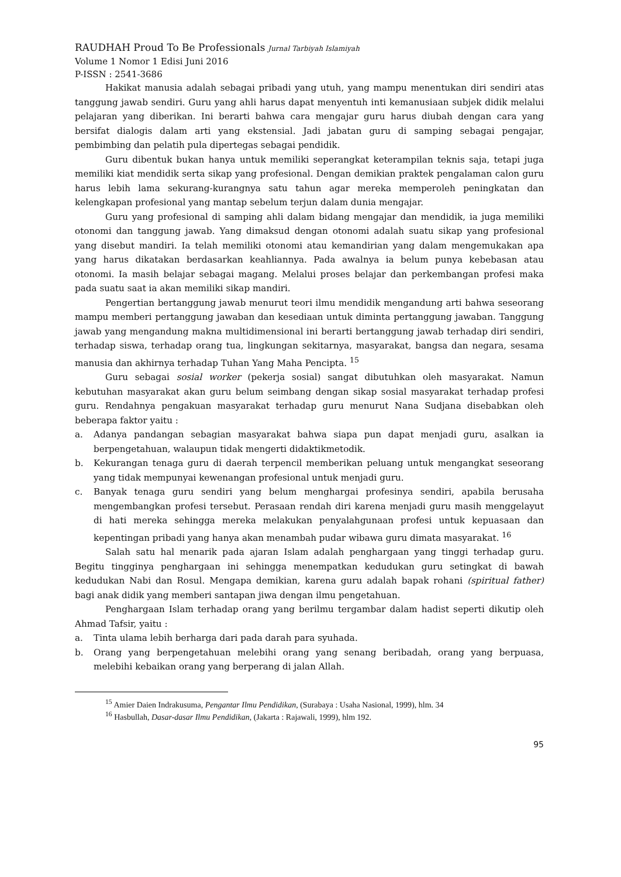RAUDHAH Proud To Be Professionals Jurnal Tarbiyah Islamiyah
Volume 1 Nomor 1 Edisi Juni 2016
P-ISSN : 2541-3686
Hakikat manusia adalah sebagai pribadi yang utuh, yang mampu menentukan diri sendiri atas tanggung jawab sendiri. Guru yang ahli harus dapat menyentuh inti kemanusiaan subjek didik melalui pelajaran yang diberikan. Ini berarti bahwa cara mengajar guru harus diubah dengan cara yang bersifat dialogis dalam arti yang ekstensial. Jadi jabatan guru di samping sebagai pengajar, pembimbing dan pelatih pula dipertegas sebagai pendidik.
Guru dibentuk bukan hanya untuk memiliki seperangkat keterampilan teknis saja, tetapi juga memiliki kiat mendidik serta sikap yang profesional. Dengan demikian praktek pengalaman calon guru harus lebih lama sekurang-kurangnya satu tahun agar mereka memperoleh peningkatan dan kelengkapan profesional yang mantap sebelum terjun dalam dunia mengajar.
Guru yang profesional di samping ahli dalam bidang mengajar dan mendidik, ia juga memiliki otonomi dan tanggung jawab. Yang dimaksud dengan otonomi adalah suatu sikap yang profesional yang disebut mandiri. Ia telah memiliki otonomi atau kemandirian yang dalam mengemukakan apa yang harus dikatakan berdasarkan keahliannya. Pada awalnya ia belum punya kebebasan atau otonomi. Ia masih belajar sebagai magang. Melalui proses belajar dan perkembangan profesi maka pada suatu saat ia akan memiliki sikap mandiri.
Pengertian bertanggung jawab menurut teori ilmu mendidik mengandung arti bahwa seseorang mampu memberi pertanggung jawaban dan kesediaan untuk diminta pertanggung jawaban. Tanggung jawab yang mengandung makna multidimensional ini berarti bertanggung jawab terhadap diri sendiri, terhadap siswa, terhadap orang tua, lingkungan sekitarnya, masyarakat, bangsa dan negara, sesama manusia dan akhirnya terhadap Tuhan Yang Maha Pencipta. <sup>15</sup>
Guru sebagai sosial worker (pekerja sosial) sangat dibutuhkan oleh masyarakat. Namun kebutuhan masyarakat akan guru belum seimbang dengan sikap sosial masyarakat terhadap profesi guru. Rendahnya pengakuan masyarakat terhadap guru menurut Nana Sudjana disebabkan oleh beberapa faktor yaitu :
a. Adanya pandangan sebagian masyarakat bahwa siapa pun dapat menjadi guru, asalkan ia berpengetahuan, walaupun tidak mengerti didaktikmetodik.
b. Kekurangan tenaga guru di daerah terpencil memberikan peluang untuk mengangkat seseorang yang tidak mempunyai kewenangan profesional untuk menjadi guru.
c. Banyak tenaga guru sendiri yang belum menghargai profesinya sendiri, apabila berusaha mengembangkan profesi tersebut. Perasaan rendah diri karena menjadi guru masih menggelayut di hati mereka sehingga mereka melakukan penyalahgunaan profesi untuk kepuasaan dan kepentingan pribadi yang hanya akan menambah pudar wibawa guru dimata masyarakat. <sup>16</sup>
Salah satu hal menarik pada ajaran Islam adalah penghargaan yang tinggi terhadap guru. Begitu tingginya penghargaan ini sehingga menempatkan kedudukan guru setingkat di bawah kedudukan Nabi dan Rosul. Mengapa demikian, karena guru adalah bapak rohani (spiritual father) bagi anak didik yang memberi santapan jiwa dengan ilmu pengetahuan.
Penghargaan Islam terhadap orang yang berilmu tergambar dalam hadist seperti dikutip oleh Ahmad Tafsir, yaitu :
a. Tinta ulama lebih berharga dari pada darah para syuhada.
b. Orang yang berpengetahuan melebihi orang yang senang beribadah, orang yang berpuasa, melebihi kebaikan orang yang berperang di jalan Allah.
<sup>15</sup> Amier Daien Indrakusuma, Pengantar Ilmu Pendidikan, (Surabaya : Usaha Nasional, 1999), hlm. 34
<sup>16</sup> Hasbullah, Dasar-dasar Ilmu Pendidikan, (Jakarta : Rajawali, 1999), hlm 192.
95